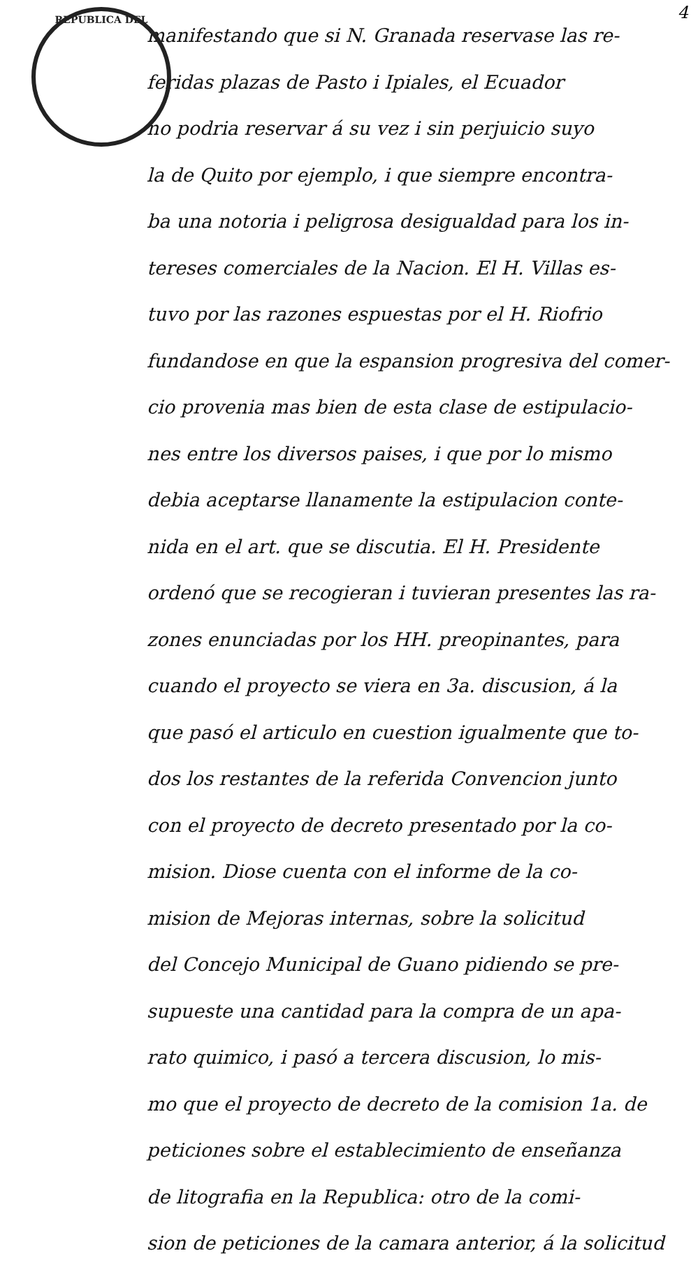REPUBLICA DEL 4
manifestando que si N. Granada reservase las re-
feridas plazas de Pasto i Ipiales, el Ecuador
no podria reservar á su vez i sin perjuicio suyo
la de Quito por ejemplo, i que siempre encontra-
ba una notoria i peligrosa desigualdad para los in-
tereses comerciales de la Nacion. El H. Villas es-
tuvo por las razones espuestas por el H. Riofrio
fundandose en que la espansion progresiva del comer-
cio provenia mas bien de esta clase de estipulacio-
nes entre los diversos paises, i que por lo mismo
debia aceptarse llanamente la estipulacion conte-
nida en el art. que se discutia. El H. Presidente
ordenó que se recogieran i tuvieran presentes las ra-
zones enunciadas por los HH. preopinantes, para
cuando el proyecto se viera en 3a. discusion, á la
que pasó el articulo en cuestion igualmente que to-
dos los restantes de la referida Convencion junto
con el proyecto de decreto presentado por la co-
mision. Diose cuenta con el informe de la co-
mision de Mejoras internas, sobre la solicitud
del Concejo Municipal de Guano pidiendo se pre-
supueste una cantidad para la compra de un apa-
rato quimico, i pasó a tercera discusion, lo mis-
mo que el proyecto de decreto de la comision 1a. de
peticiones sobre el establecimiento de enseñanza
de litografia en la Republica: otro de la comi-
sion de peticiones de la camara anterior, á la solicitud